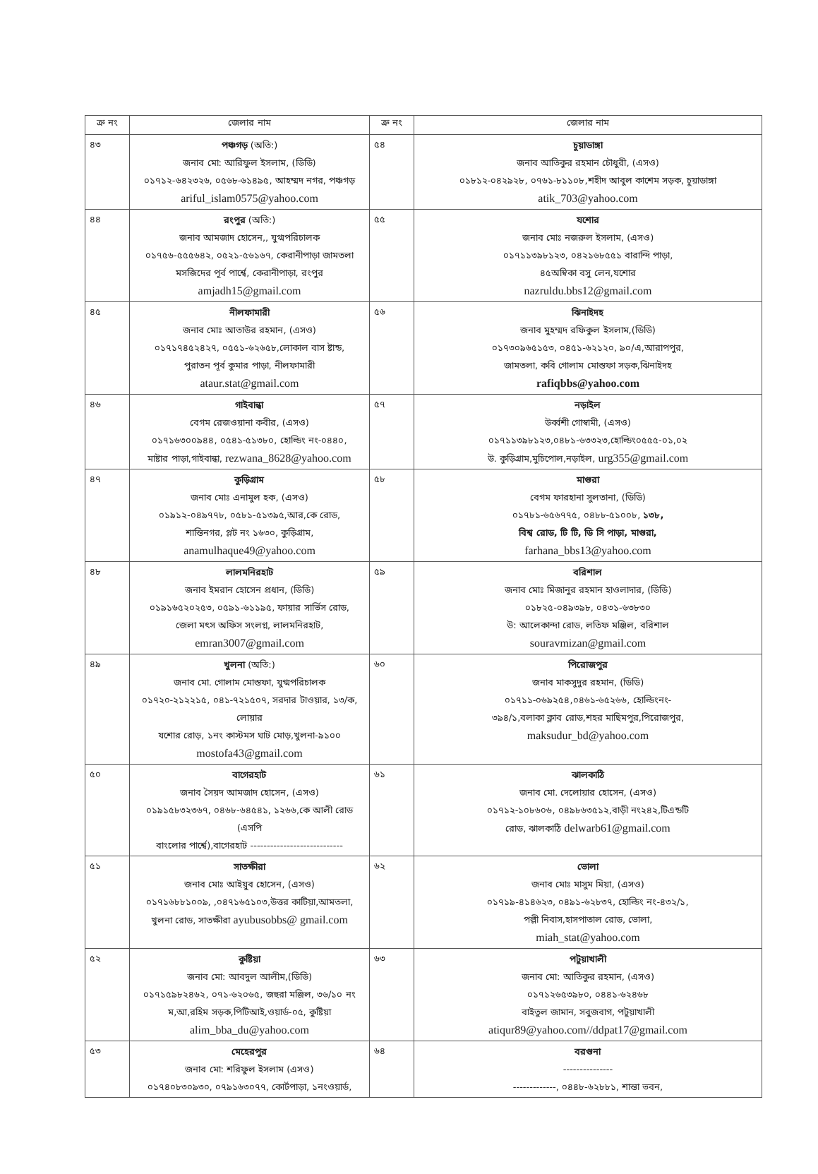| ক্র নং | জেলার নাম | ক্র নং | জেলার নাম |
| --- | --- | --- | --- |
| ৪৩ | পঞ্চগড় (অতি:) জনাব মো: আরিফুল ইসলাম, (ডিডি) ০১৭১২-৬৪২৩২৬, ০৫৬৮-৬১৪৯৫, আহম্মদ নগর, পঞ্চগড় ariful_islam0575@yahoo.com | ৫৪ | চুয়াডাঙ্গা জনাব আতিকুর রহমান চৌধুরী, (এসও) ০১৮১২-০৪২৯২৮, ০৭৬১-৮১১০৮,শহীদ আবুল কাশেম সড়ক, চুয়াডাঙ্গা atik_703@yahoo.com |
| ৪৪ | রংপুর (অতি:) জনাব আমজাদ হোসেন,, যুগ্মপরিচালক ০১৭৫৬-৫৫৫৬৪২, ০৫২১-৫৬১৬৭, কেরানীপাড়া জামতলা মসজিদের পূর্ব পার্শ্বে, কেরানীপাড়া, রংপুর amjadh15@gmail.com | ৫৫ | যশোর জনাব মোঃ নজরুল ইসলাম, (এসও) ০১৭১১৩৯৮১২৩, ০৪২১৬৮৫৫১ বারান্দি পাড়া, ৪৫অম্বিকা বসু লেন,যশোর nazruldu.bbs12@gmail.com |
| ৪৫ | নীলফামারী জনাব মোঃ আতাউর রহমান, (এসও) ০১৭১৭৪৫২৪২৭, ০৫৫১-৬২৬৫৮,লোকাল বাস ষ্টান্ড, পুরাতন পূর্ব কুমার পাড়া, নীলফামারী ataur.stat@gmail.com | ৫৬ | ঝিনাইদহ জনাব মুহম্মদ রফিকুল ইসলাম,(ডিডি) ০১৭৩০৯৬৫১৫৩, ০৪৫১-৬২১২০, ৯০/এ,আরাপপুর, জামতলা, কবি গোলাম মোস্তফা সড়ক,ঝিনাইদহ rafiqbbs@yahoo.com |
| ৪৬ | গাইবান্ধা বেগম রেজওয়ানা কবীর, (এসও) ০১৭১৬৩০০৯৪৪, ০৫৪১-৫১৩৮০, হোল্ডিং নং-০৪৪০, মাষ্টার পাড়া,গাইবান্ধা, rezwana_8628@yahoo.com | ৫৭ | নড়াইল উর্ব্বশী গোস্বামী, (এসও) ০১৭১১৩৯৮১২৩,০৪৮১-৬৩৩২৩,হোল্ডিং০৫৫৫-০১,০২ উ. কুড়িগ্রাম,মুচিপোল,নড়াইল, urg355@gmail.com |
| ৪৭ | কুড়িগ্রাম জনাব মোঃ এনামুল হক, (এসও) ০১৯১২-০৪৯৭৭৮, ০৫৮১-৫১৩৯৫,আর,কে রোড, শান্তিনগর, প্লট নং ১৬৩০, কুড়িগ্রাম, anamulhaque49@yahoo.com | ৫৮ | মাগুরা বেগম ফারহানা সুলতানা, (ডিডি) ০১৭৮১-৬৫৬৭৭৫, ০৪৮৮-৫১০০৮, ১৩৮, বিশ্ব রোড, টি টি, ডি সি পাড়া, মাগুরা, farhana_bbs13@yahoo.com |
| ৪৮ | লালমনিরহাট জনাব ইমরান হোসেন প্রধান, (ডিডি) ০১৯১৬৫২০২৫৩, ০৫৯১-৬১১৯৫, ফায়ার সার্ভিস রোড, জেলা মৎস অফিস সংলগ্ন, লালমনিরহাট, emran3007@gmail.com | ৫৯ | বরিশাল জনাব মোঃ মিজানুর রহমান হাওলাদার, (ডিডি) ০১৮২৫-০৪৯৩৯৮, ০৪৩১-৬৩৮৩০ উ: আলেকান্দা রোড, লতিফ মঞ্জিল, বরিশাল souravmizan@gmail.com |
| ৪৯ | খুলনা (অতি:) জনাব মো. গোলাম মোস্তফা, যুগ্মপরিচালক ০১৭২০-২১২২১৫, ০৪১-৭২১৫০৭, সরদার টাওয়ার, ১৩/ক, লোয়ার যশোর রোড়, ১নং কাস্টমস ঘাট মোড়,খুলনা-৯১০০ mostofa43@gmail.com | ৬০ | পিরোজপুর জনাব মাকসুদুর রহমান, (ডিডি) ০১৭১১-০৬৯২৫৪,০৪৬১-৬৫২৬৬, হোল্ডিংনং- ৩৯৪/১,বলাকা ক্লাব রোড,শহর মাছিমপুর,পিরোজপুর, maksudur_bd@yahoo.com |
| ৫০ | বাগেরহাট জনাব সৈয়দ আমজাদ হোসেন, (এসও) ০১৯১৫৮৩২৩৬৭, ০৪৬৮-৬৪৫৪১, ১২৬৬,কে আলী রোড (এসপি বাংলোর পার্শ্বে),বাগেরহাট ---------------------------- | ৬১ | ঝালকাঠি জনাব মো. দেলোয়ার হোসেন, (এসও) ০১৭১২-১০৮৬০৬, ০৪৯৮৬৩৫১২,বাড়ী নং২৪২,টিএন্ডটি রোড, ঝালকাঠি delwarb61@gmail.com |
| ৫১ | সাতক্ষীরা জনাব মোঃ আইয়ুব হোসেন, (এসও) ০১৭১৬৮৮১০০৯, ,০৪৭১৬৫১০৩,উত্তর কাটিয়া,আমতলা, খুলনা রোড, সাতক্ষীরা ayubusobbs@ gmail.com | ৬২ | ভোলা জনাব মোঃ মাসুম মিয়া, (এসও) ০১৭১৯-৪১৪৬২৩, ০৪৯১-৬২৮৩৭, হোল্ডিং নং-৪৩২/১, পল্লী নিবাস,হাসপাতাল রোড, ভোলা, miah_stat@yahoo.com |
| ৫২ | কুষ্টিয়া জনাব মো: আবদুল আলীম,(ডিডি) ০১৭১৫৯৮২৪৬২, ০৭১-৬২০৬৫, জহুরা মঞ্জিল, ৩৬/১০ নং ম,আ,রহিম সড়ক,পিটিআই,ওয়ার্ড-০৫, কুষ্টিয়া alim_bba_du@yahoo.com | ৬৩ | পটুয়াখালী জনাব মো: আতিকুর রহমান, (এসও) ০১৭১২৬৫৩৯৮০, ০৪৪১-৬২৪৬৮ বাইতুল জামান, সবুজবাগ, পটুয়াখালী atiqur89@yahoo.com//ddpat17@gmail.com |
| ৫৩ | মেহেরপুর জনাব মো: শরিফুল ইসলাম (এসও) ০১৭৪০৮৩০৯৩০, ০৭৯১৬৩০৭৭, কোর্টপাড়া, ১নংওয়ার্ড, | ৬৪ | বরগুনা --------------- -------------, ০৪৪৮-৬২৮৮১, শান্তা ভবন, |